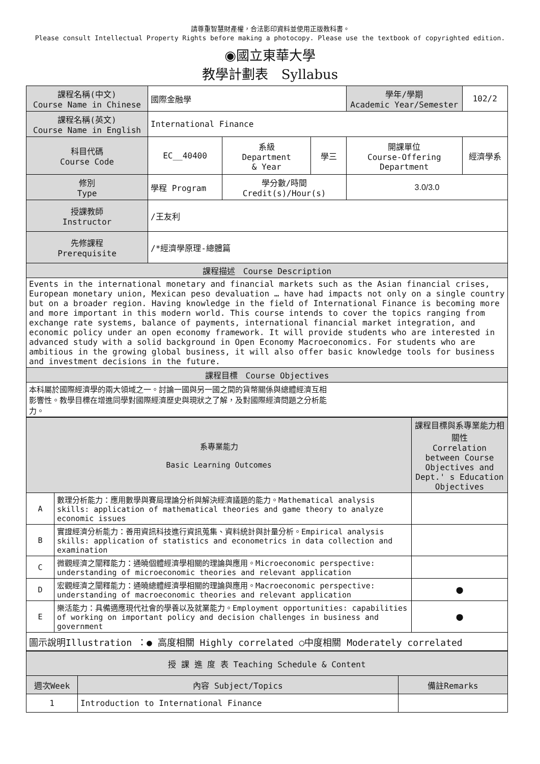請尊重智慧財產權，合法影印資料並使用正版教科書。
Please consult Intellectual Property Rights before making a photocopy. Please use the textbook of copyrighted edition.
◉國立東華大學
教學計劃表　Syllabus
| 課程名稱(中文) Course Name in Chinese | 國際金融學 | | | 學年/學期 Academic Year/Semester | | 102/2 |
| 課程名稱(英文) Course Name in English | International Finance | | | | | |
| 科目代碼 Course Code | EC__40400 | 系級 Department & Year | 學三 | 開課單位 Course-Offering Department | 經濟學系 | |
| 修別 Type | 學程 Program | 學分數/時間 Credit(s)/Hour(s) | | 3.0/3.0 | | |
| 授課教師 Instructor | /王友利 | | | | | |
| 先修課程 Prerequisite | /*經濟學原理-總體篇 | | | | | |
| 課程描述 Course Description | | | | | | |
| Events in the international monetary and financial markets such as the Asian financial crises, European monetary union, Mexican peso devaluation … have had impacts not only on a single country but on a broader region. Having knowledge in the field of International Finance is becoming more and more important in this modern world. This course intends to cover the topics ranging from exchange rate systems, balance of payments, international financial market integration, and economic policy under an open economy framework. It will provide students who are interested in advanced study with a solid background in Open Economy Macroeconomics. For students who are ambitious in the growing global business, it will also offer basic knowledge tools for business and investment decisions in the future. | | | | | | |
| 課程目標 Course Objectives | | | | | | |
| 本科屬於國際經濟學的兩大領域之一。討論一國與另一國之間的貨幣關係與總體經濟互相 影響性。教學目標在增進同學對國際經濟歷史與現狀之了解，及對國際經濟問題之分析能 力。 | | | | | | |
| 系專業能力 Basic Learning Outcomes | | 課程目標與系專業能力相關性 Correlation between Course Objectives and Dept.' s Education Objectives |
| A | 數理分析能力：應用數學與賽局理論分析與解決經濟議題的能力。Mathematical analysis skills: application of mathematical theories and game theory to analyze economic issues | |
| B | 實證經濟分析能力：善用資訊科技進行資訊蒐集、資料統計與計量分析。Empirical analysis skills: application of statistics and econometrics in data collection and examination | |
| C | 微觀經濟之闡釋能力：通曉個體經濟學相關的理論與應用。Microeconomic perspective: understanding of microeconomic theories and relevant application | |
| D | 宏觀經濟之闡釋能力：通曉總體經濟學相關的理論與應用。Macroeconomic perspective: understanding of macroeconomic theories and relevant application | ● |
| E | 樂活能力：具備適應現代社會的學養以及就業能力。Employment opportunities: capabilities of working on important policy and decision challenges in business and government | ● |
| 圖示說明Illustration ：● 高度相關 Highly correlated ○中度相關 Moderately correlated | | |
| 授 課 進 度 表 Teaching Schedule & Content | | |
| 週次Week | 內容 Subject/Topics | 備註Remarks |
| 1 | Introduction to International Finance | |